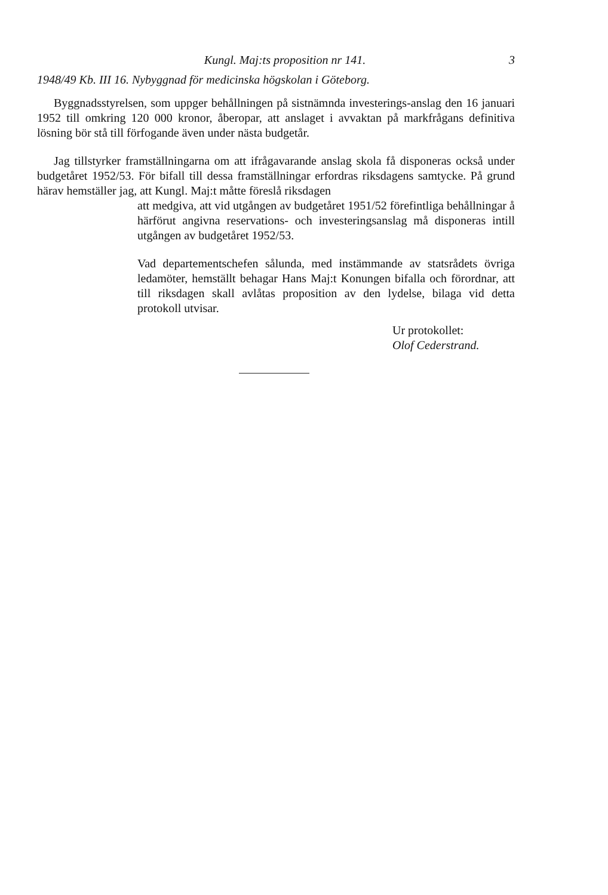Kungl. Maj:ts proposition nr 141. 3
1948/49 Kb. III 16. Nybyggnad för medicinska högskolan i Göteborg.
Byggnadsstyrelsen, som uppger behållningen på sistnämnda investerings-anslag den 16 januari 1952 till omkring 120 000 kronor, åberopar, att anslaget i avvaktan på markfrågans definitiva lösning bör stå till förfogande även under nästa budgetår.
Jag tillstyrker framställningarna om att ifrågavarande anslag skola få disponeras också under budgetåret 1952/53. För bifall till dessa framställningar erfordras riksdagens samtycke. På grund härav hemställer jag, att Kungl. Maj:t måtte föreslå riksdagen
att medgiva, att vid utgången av budgetåret 1951/52 förefintliga behållningar å härförut angivna reservations- och investeringsanslag må disponeras intill utgången av budgetåret 1952/53.
Vad departementschefen sålunda, med instämmande av statsrådets övriga ledamöter, hemställt behagar Hans Maj:t Konungen bifalla och förordnar, att till riksdagen skall avlåtas proposition av den lydelse, bilaga vid detta protokoll utvisar.
Ur protokollet:
Olof Cederstrand.